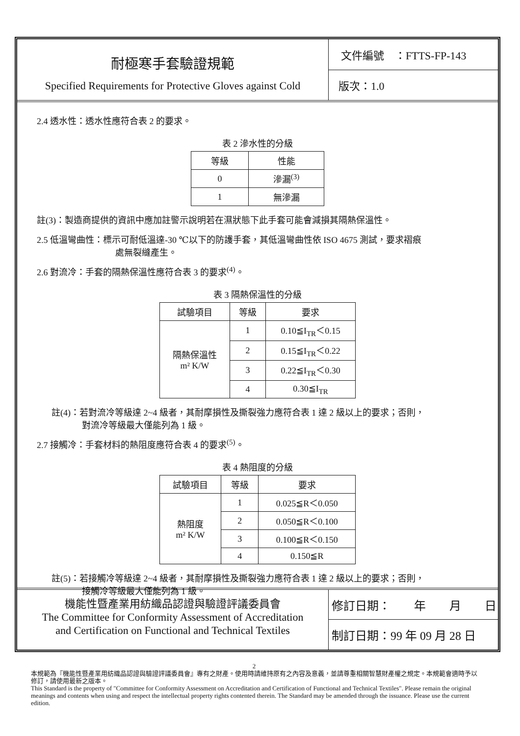耐極寒手套驗證規範
Specified Requirements for Protective Gloves against Cold
文件編號　：FTTS-FP-143
版次：1.0
2.4 透水性：透水性應符合表 2 的要求。
表 2 滲水性的分級
| 等級 | 性能 |
| --- | --- |
| 0 | 滲漏<sup>(3)</sup> |
| 1 | 無滲漏 |
註(3)：製造商提供的資訊中應加註警示說明若在濕狀態下此手套可能會減損其隔熱保溫性。
2.5 低溫彎曲性：標示可耐低溫達-30 ℃以下的防護手套，其低溫彎曲性依 ISO 4675 測試，要求褶痕
處無裂縫產生。
2.6 對流冷：手套的隔熱保溫性應符合表 3 的要求<sup>(4)</sup>。
表 3 隔熱保溫性的分級
| 試驗項目 | 等級 | 要求 |
| --- | --- | --- |
| 隔熱保溫性 m² K/W | 1 | 0.10≦I<sub>TR</sub>＜0.15 |
| | 2 | 0.15≦I<sub>TR</sub>＜0.22 |
| | 3 | 0.22≦I<sub>TR</sub>＜0.30 |
| | 4 | 0.30≦I<sub>TR</sub> |
註(4)：若對流冷等級達 2~4 級者，其耐摩損性及撕裂強力應符合表 1 達 2 級以上的要求；否則，
對流冷等級最大僅能列為 1 級。
2.7 接觸冷：手套材料的熱阻度應符合表 4 的要求<sup>(5)</sup>。
表 4 熱阻度的分級
| 試驗項目 | 等級 | 要求 |
| --- | --- | --- |
| 熱阻度 m² K/W | 1 | 0.025≦R＜0.050 |
| | 2 | 0.050≦R＜0.100 |
| | 3 | 0.100≦R＜0.150 |
| | 4 | 0.150≦R |
註(5)：若接觸冷等級達 2~4 級者，其耐摩損性及撕裂強力應符合表 1 達 2 級以上的要求；否則，
接觸冷等級最大僅能列為 1 級。
機能性暨產業用紡織品認證與驗證評議委員會
The Committee for Conformity Assessment of Accreditation
and Certification on Functional and Technical Textiles
修訂日期：　　年　　月　　日
制訂日期：99 年 09 月 28 日
2
本規範為『機能性暨產業用紡織品認證與驗證評議委員會』專有之財產。使用時請維持原有之內容及意義，並請尊重相關智慧財產權之規定。本規範會適時予以修訂，請使用最新之版本。
This Standard is the property of "Committee for Conformity Assessment on Accreditation and Certification of Functional and Technical Textiles". Please remain the original meanings and contents when using and respect the intellectual property rights contented therein. The Standard may be amended through the issuance. Please use the current edition.